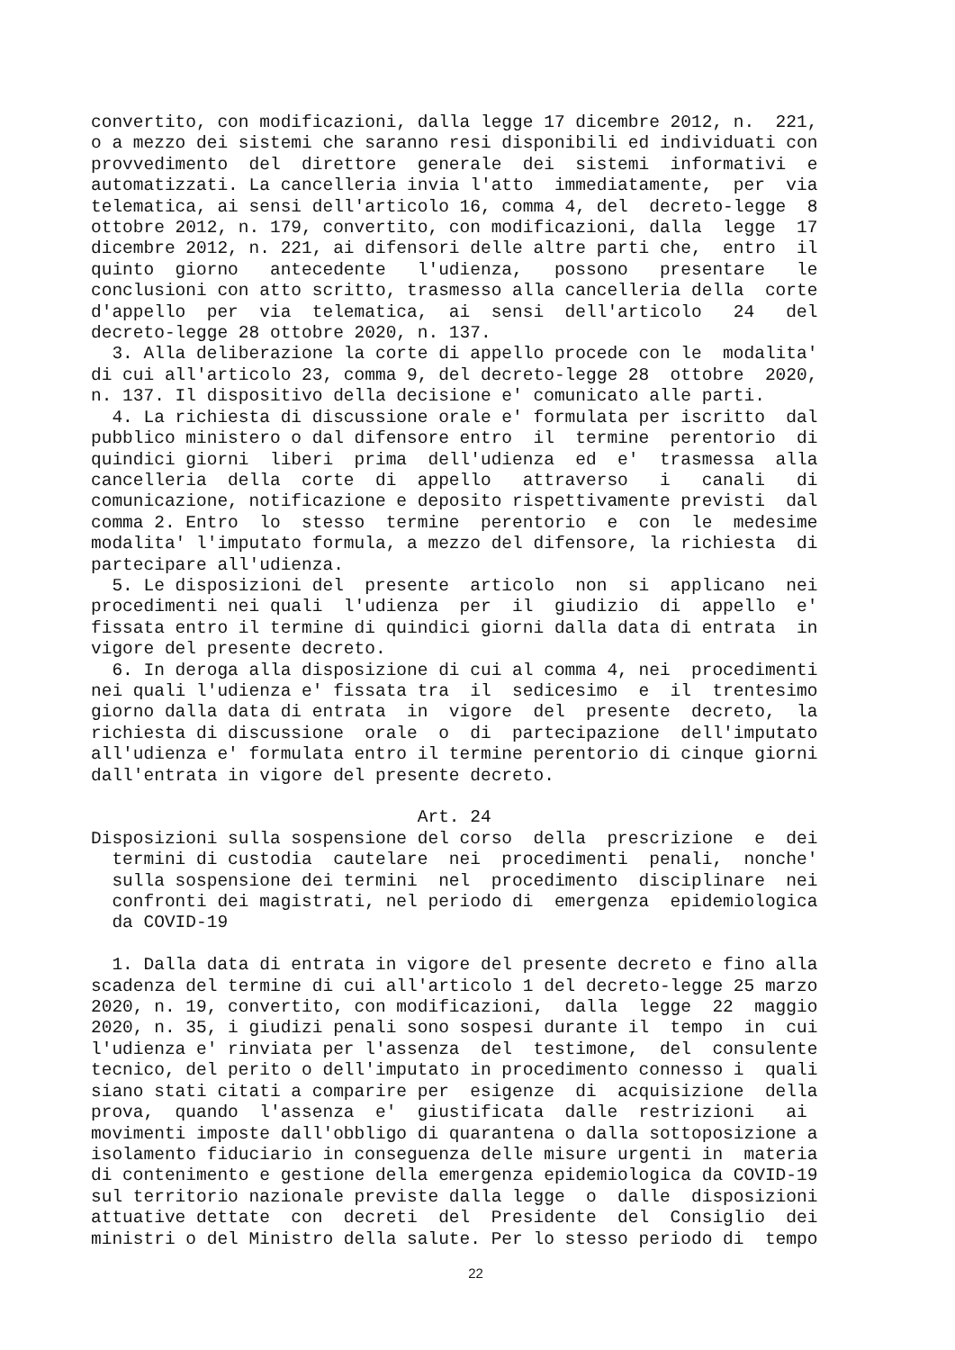convertito, con modificazioni, dalla legge 17 dicembre 2012, n. 221, o a mezzo dei sistemi che saranno resi disponibili ed individuati con provvedimento del direttore generale dei sistemi informativi e automatizzati. La cancelleria invia l'atto immediatamente, per via telematica, ai sensi dell'articolo 16, comma 4, del decreto-legge 8 ottobre 2012, n. 179, convertito, con modificazioni, dalla legge 17 dicembre 2012, n. 221, ai difensori delle altre parti che, entro il quinto giorno antecedente l'udienza, possono presentare le conclusioni con atto scritto, trasmesso alla cancelleria della corte d'appello per via telematica, ai sensi dell'articolo 24 del decreto-legge 28 ottobre 2020, n. 137. 3. Alla deliberazione la corte di appello procede con le modalita' di cui all'articolo 23, comma 9, del decreto-legge 28 ottobre 2020, n. 137. Il dispositivo della decisione e' comunicato alle parti. 4. La richiesta di discussione orale e' formulata per iscritto dal pubblico ministero o dal difensore entro il termine perentorio di quindici giorni liberi prima dell'udienza ed e' trasmessa alla cancelleria della corte di appello attraverso i canali di comunicazione, notificazione e deposito rispettivamente previsti dal comma 2. Entro lo stesso termine perentorio e con le medesime modalita' l'imputato formula, a mezzo del difensore, la richiesta di partecipare all'udienza. 5. Le disposizioni del presente articolo non si applicano nei procedimenti nei quali l'udienza per il giudizio di appello e' fissata entro il termine di quindici giorni dalla data di entrata in vigore del presente decreto. 6. In deroga alla disposizione di cui al comma 4, nei procedimenti nei quali l'udienza e' fissata tra il sedicesimo e il trentesimo giorno dalla data di entrata in vigore del presente decreto, la richiesta di discussione orale o di partecipazione dell'imputato all'udienza e' formulata entro il termine perentorio di cinque giorni dall'entrata in vigore del presente decreto. Art. 24 Disposizioni sulla sospensione del corso della prescrizione e dei termini di custodia cautelare nei procedimenti penali, nonche' sulla sospensione dei termini nel procedimento disciplinare nei confronti dei magistrati, nel periodo di emergenza epidemiologica da COVID-19 1. Dalla data di entrata in vigore del presente decreto e fino alla scadenza del termine di cui all'articolo 1 del decreto-legge 25 marzo 2020, n. 19, convertito, con modificazioni, dalla legge 22 maggio 2020, n. 35, i giudizi penali sono sospesi durante il tempo in cui l'udienza e' rinviata per l'assenza del testimone, del consulente tecnico, del perito o dell'imputato in procedimento connesso i quali siano stati citati a comparire per esigenze di acquisizione della prova, quando l'assenza e' giustificata dalle restrizioni ai movimenti imposte dall'obbligo di quarantena o dalla sottoposizione a isolamento fiduciario in conseguenza delle misure urgenti in materia di contenimento e gestione della emergenza epidemiologica da COVID-19 sul territorio nazionale previste dalla legge o dalle disposizioni attuative dettate con decreti del Presidente del Consiglio dei ministri o del Ministro della salute. Per lo stesso periodo di tempo
22